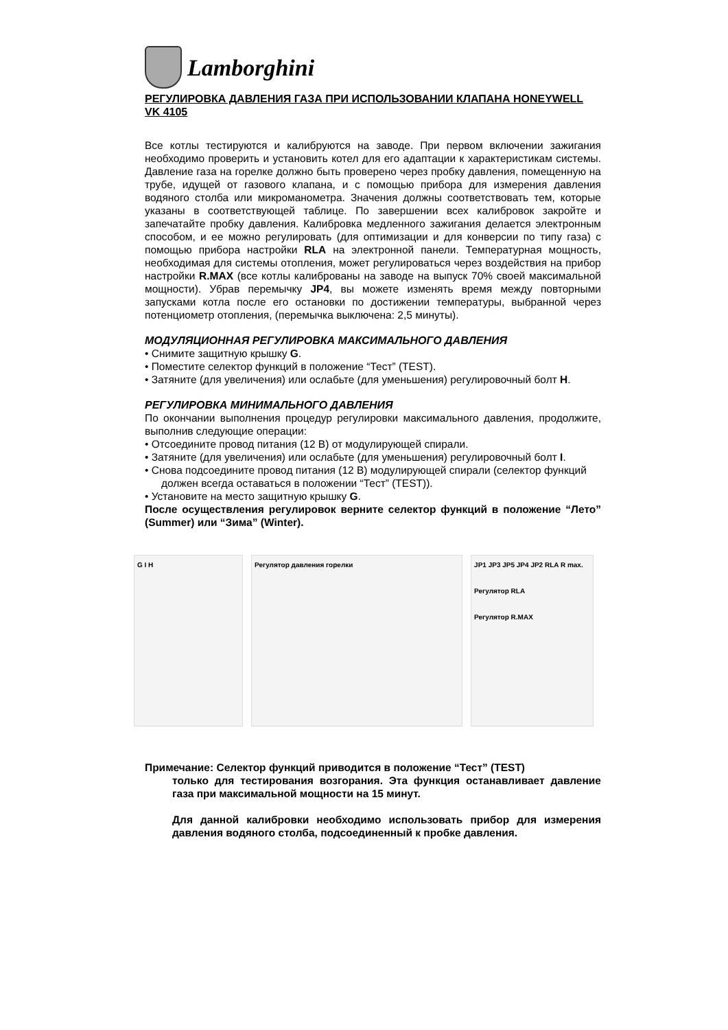Lamborghini
РЕГУЛИРОВКА ДАВЛЕНИЯ ГАЗА ПРИ ИСПОЛЬЗОВАНИИ КЛАПАНА HONEYWELL VK 4105
Все котлы тестируются и калибруются на заводе. При первом включении зажигания необходимо проверить и установить котел для его адаптации к характеристикам системы. Давление газа на горелке должно быть проверено через пробку давления, помещенную на трубе, идущей от газового клапана, и с помощью прибора для измерения давления водяного столба или микроманометра. Значения должны соответствовать тем, которые указаны в соответствующей таблице. По завершении всех калибровок закройте и запечатайте пробку давления. Калибровка медленного зажигания делается электронным способом, и ее можно регулировать (для оптимизации и для конверсии по типу газа) с помощью прибора настройки RLA на электронной панели. Температурная мощность, необходимая для системы отопления, может регулироваться через воздействия на прибор настройки R.MAX (все котлы калиброваны на заводе на выпуск 70% своей максимальной мощности). Убрав перемычку JP4, вы можете изменять время между повторными запусками котла после его остановки по достижении температуры, выбранной через потенциометр отопления, (перемычка выключена: 2,5 минуты).
МОДУЛЯЦИОННАЯ РЕГУЛИРОВКА МАКСИМАЛЬНОГО ДАВЛЕНИЯ
• Снимите защитную крышку G.
• Поместите селектор функций в положение “Тест” (TEST).
• Затяните (для увеличения) или ослабьте (для уменьшения) регулировочный болт H.
РЕГУЛИРОВКА МИНИМАЛЬНОГО ДАВЛЕНИЯ
По окончании выполнения процедур регулировки максимального давления, продолжите, выполнив следующие операции:
• Отсоедините провод питания (12 В) от модулирующей спирали.
• Затяните (для увеличения) или ослабьте (для уменьшения) регулировочный болт I.
• Снова подсоедините провод питания (12 В) модулирующей спирали (селектор функций должен всегда оставаться в положении “Тест” (TEST)).
• Установите на место защитную крышку G.
После осуществления регулировок верните селектор функций в положение “Лето” (Summer) или “Зима” (Winter).
G I H Регулятор давления горелки JP1 JP3 JP5 JP4 JP2 RLA R max.
Регулятор RLA
Регулятор R.MAX
Примечание: Селектор функций приводится в положение “Тест” (TEST)
только для тестирования возгорания. Эта функция останавливает давление газа при максимальной мощности на 15 минут.
Для данной калибровки необходимо использовать прибор для измерения давления водяного столба, подсоединенный к пробке давления.